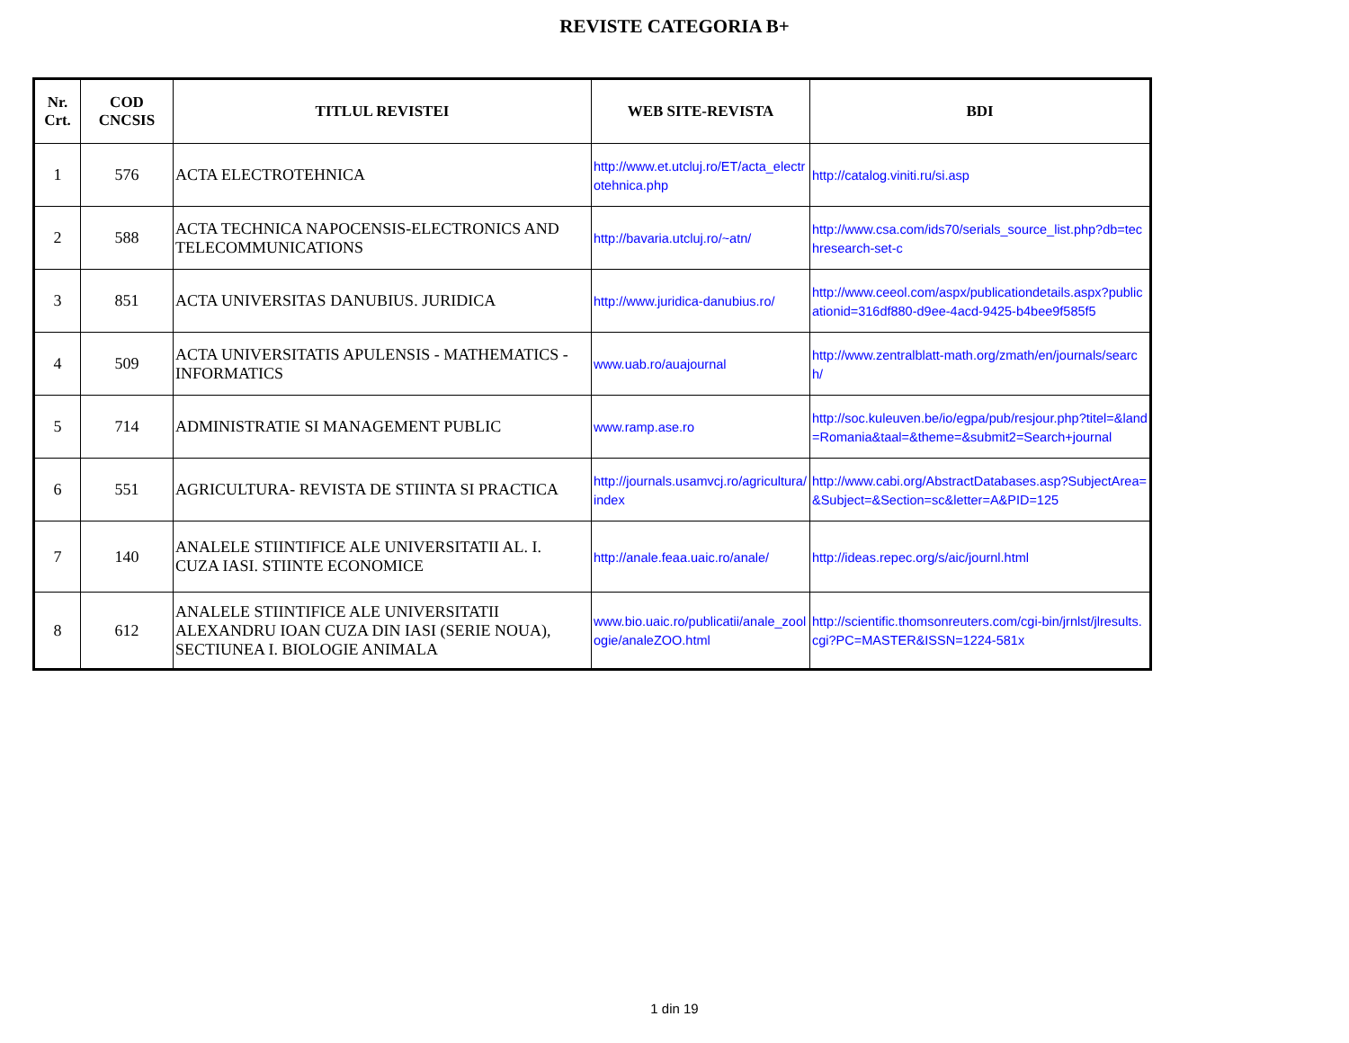REVISTE CATEGORIA B+
| Nr. Crt. | COD CNCSIS | TITLUL REVISTEI | WEB SITE-REVISTA | BDI |
| --- | --- | --- | --- | --- |
| 1 | 576 | ACTA ELECTROTEHNICA | http://www.et.utcluj.ro/ET/acta_electrotehnica.php | http://catalog.viniti.ru/si.asp |
| 2 | 588 | ACTA TECHNICA NAPOCENSIS-ELECTRONICS AND TELECOMMUNICATIONS | http://bavaria.utcluj.ro/~atn/ | http://www.csa.com/ids70/serials_source_list.php?db=techresearch-set-c |
| 3 | 851 | ACTA UNIVERSITAS DANUBIUS. JURIDICA | http://www.juridica-danubius.ro/ | http://www.ceeol.com/aspx/publicationdetails.aspx?publicationid=316df880-d9ee-4acd-9425-b4bee9f585f5 |
| 4 | 509 | ACTA UNIVERSITATIS APULENSIS - MATHEMATICS - INFORMATICS | www.uab.ro/auajournal | http://www.zentralblatt-math.org/zmath/en/journals/search/ |
| 5 | 714 | ADMINISTRATIE SI MANAGEMENT PUBLIC | www.ramp.ase.ro | http://soc.kuleuven.be/io/egpa/pub/resjour.php?titel=&land=Romania&taal=&theme=&submit2=Search+journal |
| 6 | 551 | AGRICULTURA- REVISTA DE STIINTA SI PRACTICA | http://journals.usamvcj.ro/agricultura/index | http://www.cabi.org/AbstractDatabases.asp?SubjectArea=&Subject=&Section=sc&letter=A&PID=125 |
| 7 | 140 | ANALELE STIINTIFICE ALE UNIVERSITATII AL. I. CUZA IASI. STIINTE ECONOMICE | http://anale.feaa.uaic.ro/anale/ | http://ideas.repec.org/s/aic/journl.html |
| 8 | 612 | ANALELE STIINTIFICE ALE UNIVERSITATII ALEXANDRU IOAN CUZA DIN IASI (SERIE NOUA), SECTIUNEA I. BIOLOGIE ANIMALA | www.bio.uaic.ro/publicatii/anale_zoologie/analeZOO.html | http://scientific.thomsonreuters.com/cgi-bin/jrnlst/jlresults.cgi?PC=MASTER&ISSN=1224-581x |
1 din 19